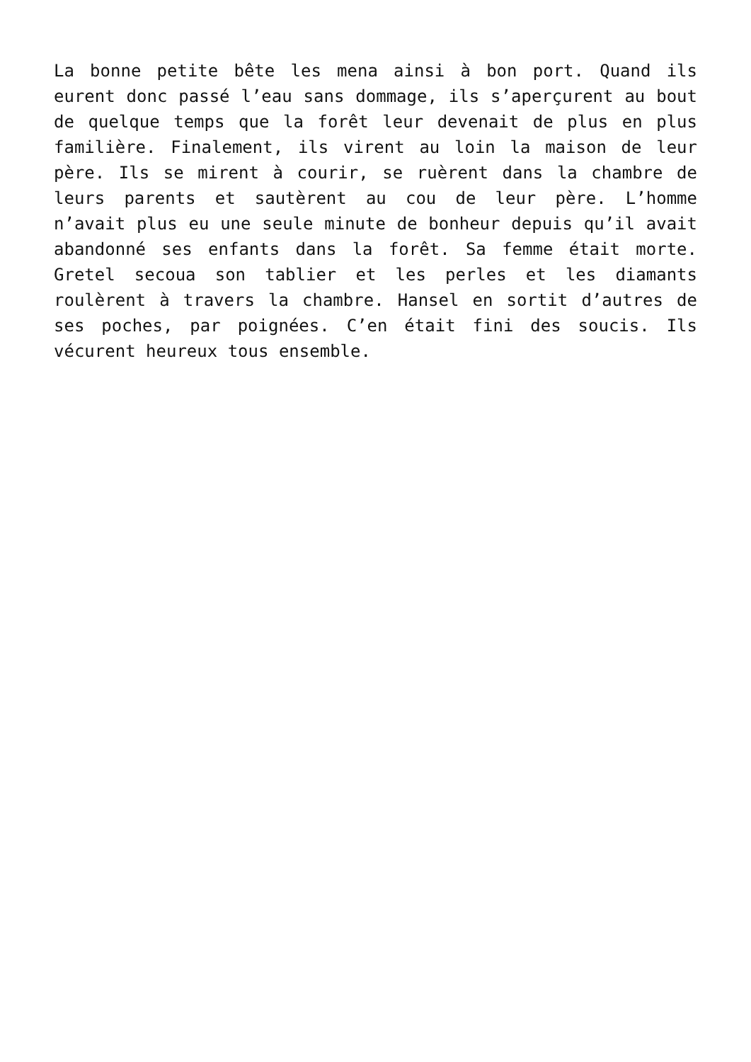La bonne petite bête les mena ainsi à bon port. Quand ils eurent donc passé l’eau sans dommage, ils s’aperçurent au bout de quelque temps que la forêt leur devenait de plus en plus familière. Finalement, ils virent au loin la maison de leur père. Ils se mirent à courir, se ruèrent dans la chambre de leurs parents et sautèrent au cou de leur père. L’homme n’avait plus eu une seule minute de bonheur depuis qu’il avait abandonné ses enfants dans la forêt. Sa femme était morte. Gretel secoua son tablier et les perles et les diamants roulèrent à travers la chambre. Hansel en sortit d’autres de ses poches, par poignées. C’en était fini des soucis. Ils vécurent heureux tous ensemble.